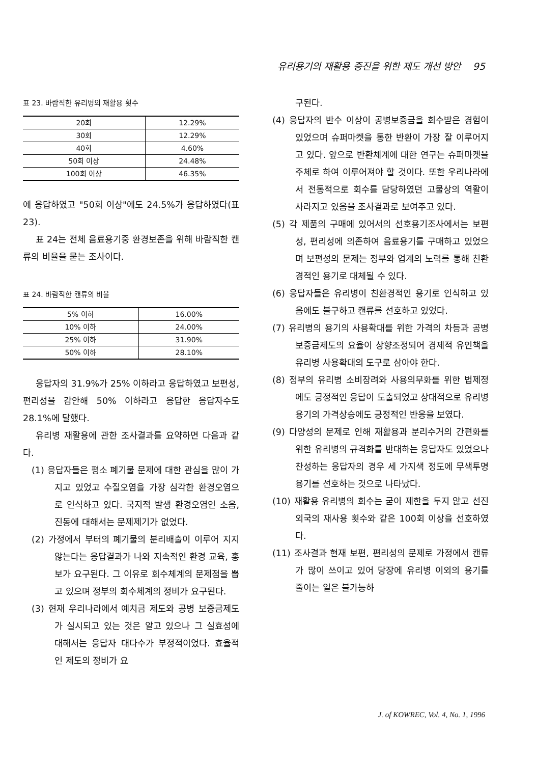유리용기의 재활용 증진을 위한 제도 개선 방안 95
표 23. 바람직한 유리병의 재활용 횟수
| 20회 | 12.29% |
| 30회 | 12.29% |
| 40회 | 4.60% |
| 50회 이상 | 24.48% |
| 100회 이상 | 46.35% |
에 응답하였고 "50회 이상"에도 24.5%가 응답하였다(표 23).
표 24는 전체 음료용기중 환경보존을 위해 바람직한 캔류의 비율을 묻는 조사이다.
표 24. 바람직한 캔류의 비율
| 5% 이하 | 16.00% |
| 10% 이하 | 24.00% |
| 25% 이하 | 31.90% |
| 50% 이하 | 28.10% |
응답자의 31.9%가 25% 이하라고 응답하였고 보편성, 편리성을 감안해 50% 이하라고 응답한 응답자수도 28.1%에 달했다.
유리병 재활용에 관한 조사결과를 요약하면 다음과 같다.
(1) 응답자들은 평소 폐기물 문제에 대한 관심을 많이 가지고 있었고 수질오염을 가장 심각한 환경오염으로 인식하고 있다. 국지적 발생 환경오염인 소음, 진동에 대해서는 문제제기가 없었다.
(2) 가정에서 부터의 폐기물의 분리배출이 이루어 지지 않는다는 응답결과가 나와 지속적인 환경 교육, 홍보가 요구된다. 그 이유로 회수체계의 문제점을 뽑고 있으며 정부의 회수체계의 정비가 요구된다.
(3) 현재 우리나라에서 예치금 제도와 공병 보증금제도가 실시되고 있는 것은 알고 있으나 그 실효성에 대해서는 응답자 대다수가 부정적이었다. 효율적인 제도의 정비가 요
구된다.
(4) 응답자의 반수 이상이 공병보증금을 회수받은 경험이 있었으며 슈퍼마켓을 통한 반환이 가장 잘 이루어지고 있다. 앞으로 반환체계에 대한 연구는 슈퍼마켓을 주체로 하여 이루어져야 할 것이다. 또한 우리나라에서 전통적으로 회수를 담당하였던 고물상의 역활이 사라지고 있음을 조사결과로 보여주고 있다.
(5) 각 제품의 구매에 있어서의 선호용기조사에서는 보편성, 편리성에 의존하여 음료용기를 구매하고 있었으며 보편성의 문제는 정부와 업계의 노력를 통해 친환경적인 용기로 대체될 수 있다.
(6) 응답자들은 유리병이 친환경적인 용기로 인식하고 있음에도 불구하고 캔류를 선호하고 있었다.
(7) 유리병의 용기의 사용확대를 위한 가격의 차등과 공병 보증금제도의 요율이 상향조정되어 경제적 유인책을 유리병 사용확대의 도구로 삼아야 한다.
(8) 정부의 유리병 소비장려와 사용의무화를 위한 법제정에도 긍정적인 응답이 도출되었고 상대적으로 유리병 용기의 가격상승에도 긍정적인 반응을 보였다.
(9) 다양성의 문제로 인해 재활용과 분리수거의 간편화를 위한 유리병의 규격화를 반대하는 응답자도 있었으나 찬성하는 응답자의 경우 세 가지색 정도에 무색투명용기를 선호하는 것으로 나타났다.
(10) 재활용 유리병의 회수는 굳이 제한을 두지 않고 선진 외국의 재사용 횟수와 같은 100회 이상을 선호하였다.
(11) 조사결과 현재 보편, 편리성의 문제로 가정에서 캔류가 많이 쓰이고 있어 당장에 유리병 이외의 용기를 줄이는 일은 불가능하
J. of KOWREC, Vol. 4, No. 1, 1996